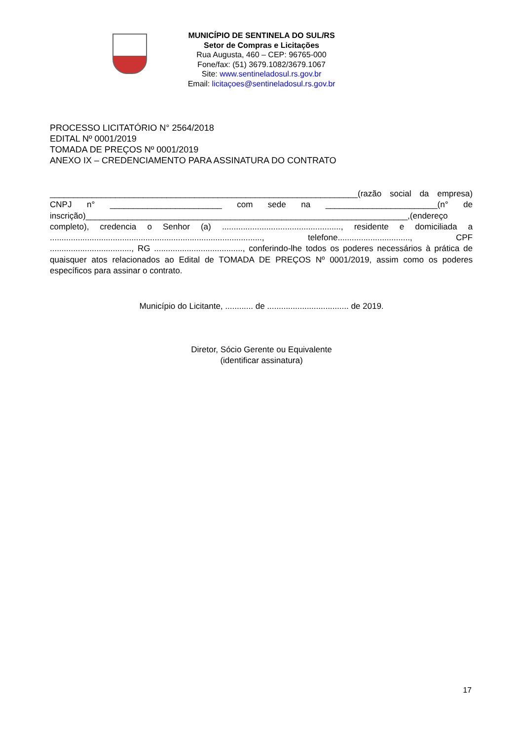MUNICÍPIO DE SENTINELA DO SUL/RS
Setor de Compras e Licitações
Rua Augusta, 460 – CEP: 96765-000
Fone/fax: (51) 3679.1082/3679.1067
Site: www.sentineladosul.rs.gov.br
Email: licitaçoes@sentineladosul.rs.gov.br
PROCESSO LICITATÓRIO N° 2564/2018
EDITAL Nº 0001/2019
TOMADA DE PREÇOS Nº 0001/2019
ANEXO IX – CREDENCIAMENTO PARA ASSINATURA DO CONTRATO
__________________________________________________________________(razão social da empresa) CNPJ n° ________________________ com sede na ________________________(n° de inscrição)_____________________________________________________________________,(endereço completo), credencia o Senhor (a) ..................................................., residente e domiciliada a ..........................................................................................., telefone..............................., CPF ..................................., RG ......................................, conferindo-lhe todos os poderes necessários à prática de quaisquer atos relacionados ao Edital de TOMADA DE PREÇOS Nº 0001/2019, assim como os poderes específicos para assinar o contrato.
Município do Licitante, ............ de ................................... de 2019.
Diretor, Sócio Gerente ou Equivalente
(identificar assinatura)
17